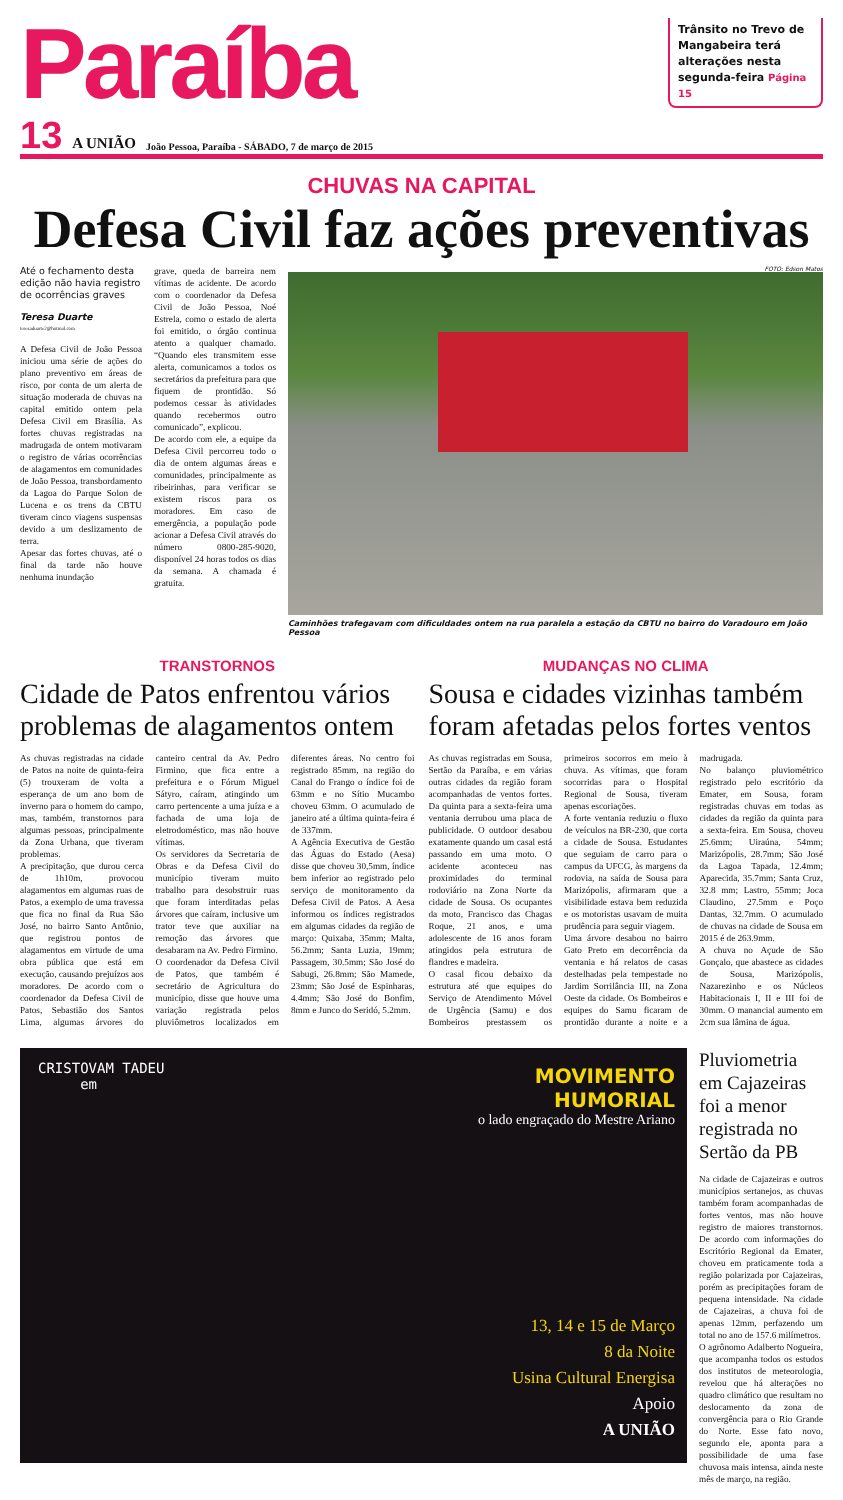Paraíba
Trânsito no Trevo de Mangabeira terá alterações nesta segunda-feira Página 15
13 A UNIÃO João Pessoa, Paraíba - SÁBADO, 7 de março de 2015
CHUVAS NA CAPITAL
Defesa Civil faz ações preventivas
Até o fechamento desta edição não havia registro de ocorrências graves
Teresa Duarte
teresaduarte2@hotmal.com
A Defesa Civil de João Pessoa iniciou uma série de ações do plano preventivo em áreas de risco, por conta de um alerta de situação moderada de chuvas na capital emitido ontem pela Defesa Civil em Brasília. As fortes chuvas registradas na madrugada de ontem motivaram o registro de várias ocorrências de alagamentos em comunidades de João Pessoa, transbordamento da Lagoa do Parque Solon de Lucena e os trens da CBTU tiveram cinco viagens suspensas devido a um deslizamento de terra.
Apesar das fortes chuvas, até o final da tarde não houve nenhuma inundação
grave, queda de barreira nem vítimas de acidente. De acordo com o coordenador da Defesa Civil de João Pessoa, Noé Estrela, como o estado de alerta foi emitido, o órgão continua atento a qualquer chamado. “Quando eles transmitem esse alerta, comunicamos a todos os secretários da prefeitura para que fiquem de prontidão. Só podemos cessar às atividades quando recebermos outro comunicado”, explicou.
De acordo com ele, a equipe da Defesa Civil percorreu todo o dia de ontem algumas áreas e comunidades, principalmente as ribeirinhas, para verificar se existem riscos para os moradores. Em caso de emergência, a população pode acionar a Defesa Civil através do número 0800-285-9020, disponível 24 horas todos os dias da semana. A chamada é gratuita.
FOTO: Edson Matos
Caminhões trafegavam com dificuldades ontem na rua paralela a estação da CBTU no bairro do Varadouro em João Pessoa
TRANSTORNOS
Cidade de Patos enfrentou vários problemas de alagamentos ontem
As chuvas registradas na cidade de Patos na noite de quinta-feira (5) trouxeram de volta a esperança de um ano bom de inverno para o homem do campo, mas, também, transtornos para algumas pessoas, principalmente da Zona Urbana, que tiveram problemas.
A precipitação, que durou cerca de 1h10m, provocou alagamentos em algumas ruas de Patos, a exemplo de uma travessa que fica no final da Rua São José, no bairro Santo Antônio, que registrou pontos de alagamentos em virtude de uma obra pública que está em execução, causando prejuízos aos moradores. De acordo com o coordenador da Defesa Civil de Patos, Sebastião dos Santos Lima, algumas árvores do canteiro central da Av. Pedro Firmino, que fica entre a prefeitura e o Fórum Miguel Sátyro, caíram, atingindo um carro pertencente a uma juíza e a fachada de uma loja de eletrodoméstico, mas não houve vítimas.
Os servidores da Secretaria de Obras e da Defesa Civil do município tiveram muito trabalho para desobstruir ruas que foram interditadas pelas árvores que caíram, inclusive um trator teve que auxiliar na remoção das árvores que desabaram na Av. Pedro Firmino.
O coordenador da Defesa Civil de Patos, que também é secretário de Agricultura do município, disse que houve uma variação registrada pelos pluviômetros localizados em diferentes áreas. No centro foi registrado 85mm, na região do Canal do Frango o índice foi de 63mm e no Sítio Mucambo choveu 63mm. O acumulado de janeiro até a última quinta-feira é de 337mm.
A Agência Executiva de Gestão das Águas do Estado (Aesa) disse que choveu 30,5mm, índice bem inferior ao registrado pelo serviço de monitoramento da Defesa Civil de Patos. A Aesa informou os índices registrados em algumas cidades da região de março: Quixaba, 35mm; Malta, 56.2mm; Santa Luzia, 19mm; Passagem, 30.5mm; São José do Sabugi, 26.8mm; São Mamede, 23mm; São José de Espinharas, 4.4mm; São José do Bonfim, 8mm e Junco do Seridó, 5.2mm.
MUDANÇAS NO CLIMA
Sousa e cidades vizinhas também foram afetadas pelos fortes ventos
As chuvas registradas em Sousa, Sertão da Paraíba, e em várias outras cidades da região foram acompanhadas de ventos fortes. Da quinta para a sexta-feira uma ventania derrubou uma placa de publicidade. O outdoor desabou exatamente quando um casal está passando em uma moto. O acidente aconteceu nas proximidades do terminal rodoviário na Zona Norte da cidade de Sousa. Os ocupantes da moto, Francisco das Chagas Roque, 21 anos, e uma adolescente de 16 anos foram atingidos pela estrutura de flandres e madeira.
O casal ficou debaixo da estrutura até que equipes do Serviço de Atendimento Móvel de Urgência (Samu) e dos Bombeiros prestassem os primeiros socorros em meio à chuva. As vítimas, que foram socorridas para o Hospital Regional de Sousa, tiveram apenas escoriações.
A forte ventania reduziu o fluxo de veículos na BR-230, que corta a cidade de Sousa. Estudantes que seguiam de carro para o campus da UFCG, às margens da rodovia, na saída de Sousa para Marizópolis, afirmaram que a visibilidade estava bem reduzida e os motoristas usavam de muita prudência para seguir viagem.
Uma árvore desabou no bairro Gato Preto em decorrência da ventania e há relatos de casas destelhadas pela tempestade no Jardim Sorrilância III, na Zona Oeste da cidade. Os Bombeiros e equipes do Samu ficaram de prontidão durante a noite e a madrugada.
No balanço pluviométrico registrado pelo escritório da Emater, em Sousa, foram registradas chuvas em todas as cidades da região da quinta para a sexta-feira. Em Sousa, choveu 25.6mm; Uiraúna, 54mm; Marizópolis, 28.7mm; São José da Lagoa Tapada, 12.4mm; Aparecida, 35.7mm; Santa Cruz, 32.8 mm; Lastro, 55mm; Joca Claudino, 27.5mm e Poço Dantas, 32.7mm. O acumulado de chuvas na cidade de Sousa em 2015 é de 263.9mm.
A chuva no Açude de São Gonçalo, que abastece as cidades de Sousa, Marizópolis, Nazarezinho e os Núcleos Habitacionais I, II e III foi de 30mm. O manancial aumento em 2cm sua lâmina de água.
CRISTOVAM TADEU
em
MOVIMENTO HUMORIAL
o lado engraçado do Mestre Ariano
13, 14 e 15 de Março
8 da Noite
Usina Cultural Energisa
Apoio
A UNIÃO
Pluviometria em Cajazeiras foi a menor registrada no Sertão da PB
Na cidade de Cajazeiras e outros municípios sertanejos, as chuvas também foram acompanhadas de fortes ventos, mas não houve registro de maiores transtornos. De acordo com informações do Escritório Regional da Emater, choveu em praticamente toda a região polarizada por Cajazeiras, porém as precipitações foram de pequena intensidade. Na cidade de Cajazeiras, a chuva foi de apenas 12mm, perfazendo um total no ano de 157.6 milímetros.
O agrônomo Adalberto Nogueira, que acompanha todos os estudos dos institutos de meteorologia, revelou que há alterações no quadro climático que resultam no deslocamento da zona de convergência para o Rio Grande do Norte. Esse fato novo, segundo ele, aponta para a possibilidade de uma fase chuvosa mais intensa, ainda neste mês de março, na região.